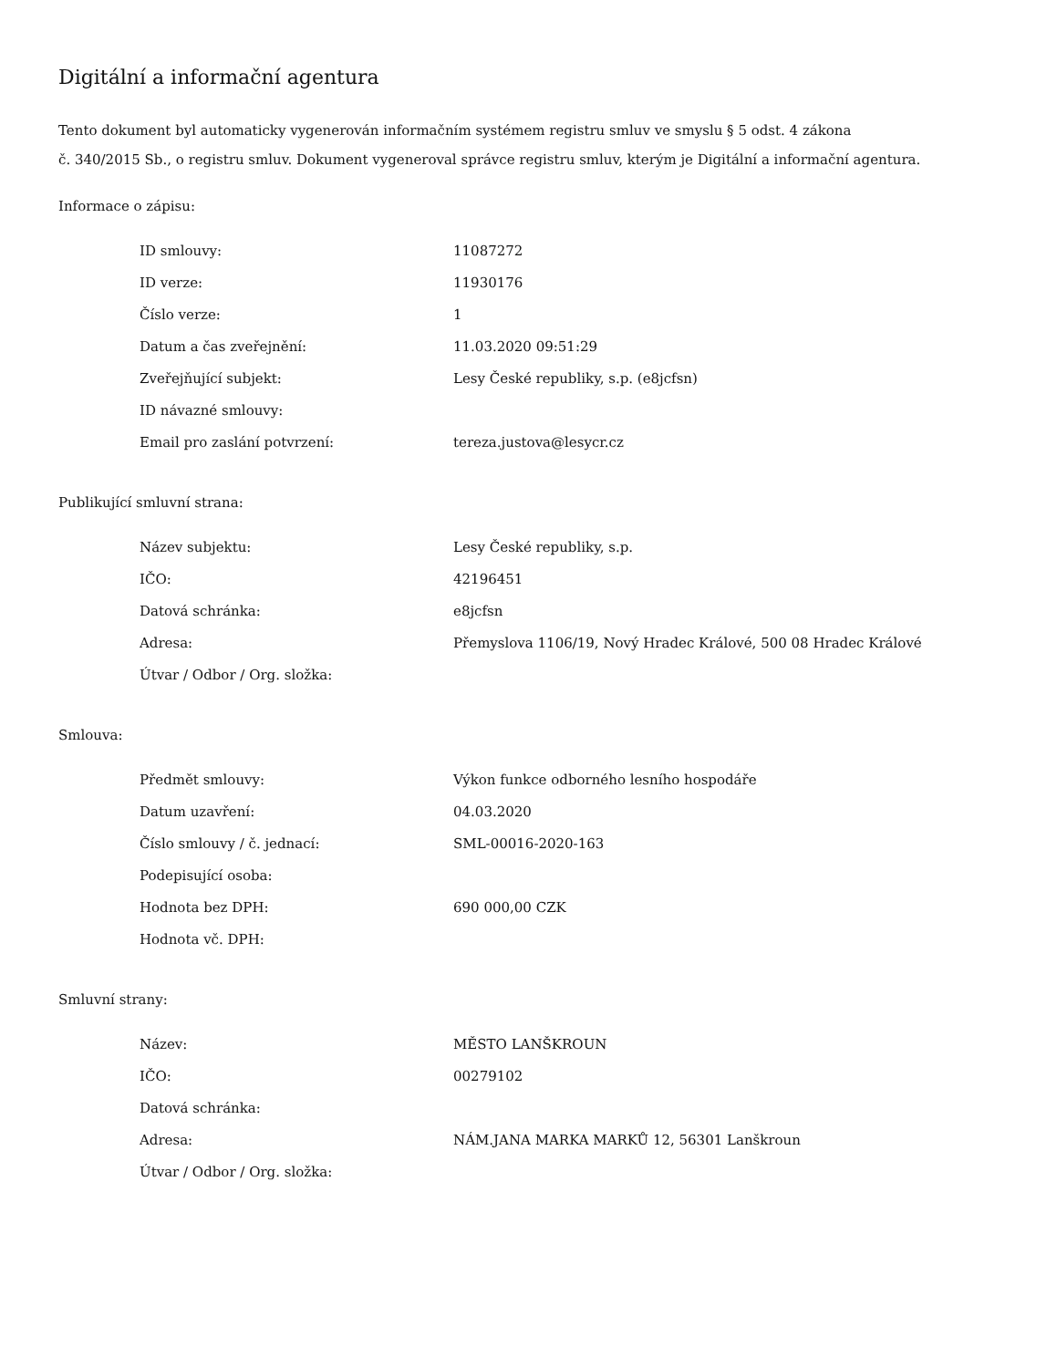Digitální a informační agentura
Tento dokument byl automaticky vygenerován informačním systémem registru smluv ve smyslu § 5 odst. 4 zákona
č. 340/2015 Sb., o registru smluv. Dokument vygeneroval správce registru smluv, kterým je Digitální a informační agentura.
Informace o zápisu:
| ID smlouvy: | 11087272 |
| ID verze: | 11930176 |
| Číslo verze: | 1 |
| Datum a čas zveřejnění: | 11.03.2020 09:51:29 |
| Zveřejňující subjekt: | Lesy České republiky, s.p. (e8jcfsn) |
| ID návazné smlouvy: | |
| Email pro zaslání potvrzení: | tereza.justova@lesycr.cz |
Publikující smluvní strana:
| Název subjektu: | Lesy České republiky, s.p. |
| IČO: | 42196451 |
| Datová schránka: | e8jcfsn |
| Adresa: | Přemyslova 1106/19, Nový Hradec Králové, 500 08 Hradec Králové |
| Útvar / Odbor / Org. složka: | |
Smlouva:
| Předmět smlouvy: | Výkon funkce odborného lesního hospodáře |
| Datum uzavření: | 04.03.2020 |
| Číslo smlouvy / č. jednací: | SML-00016-2020-163 |
| Podepisující osoba: | |
| Hodnota bez DPH: | 690 000,00 CZK |
| Hodnota vč. DPH: | |
Smluvní strany:
| Název: | MĚSTO LANŠKROUN |
| IČO: | 00279102 |
| Datová schránka: | |
| Adresa: | NÁM.JANA MARKA MARKŮ 12, 56301 Lanškroun |
| Útvar / Odbor / Org. složka: | |